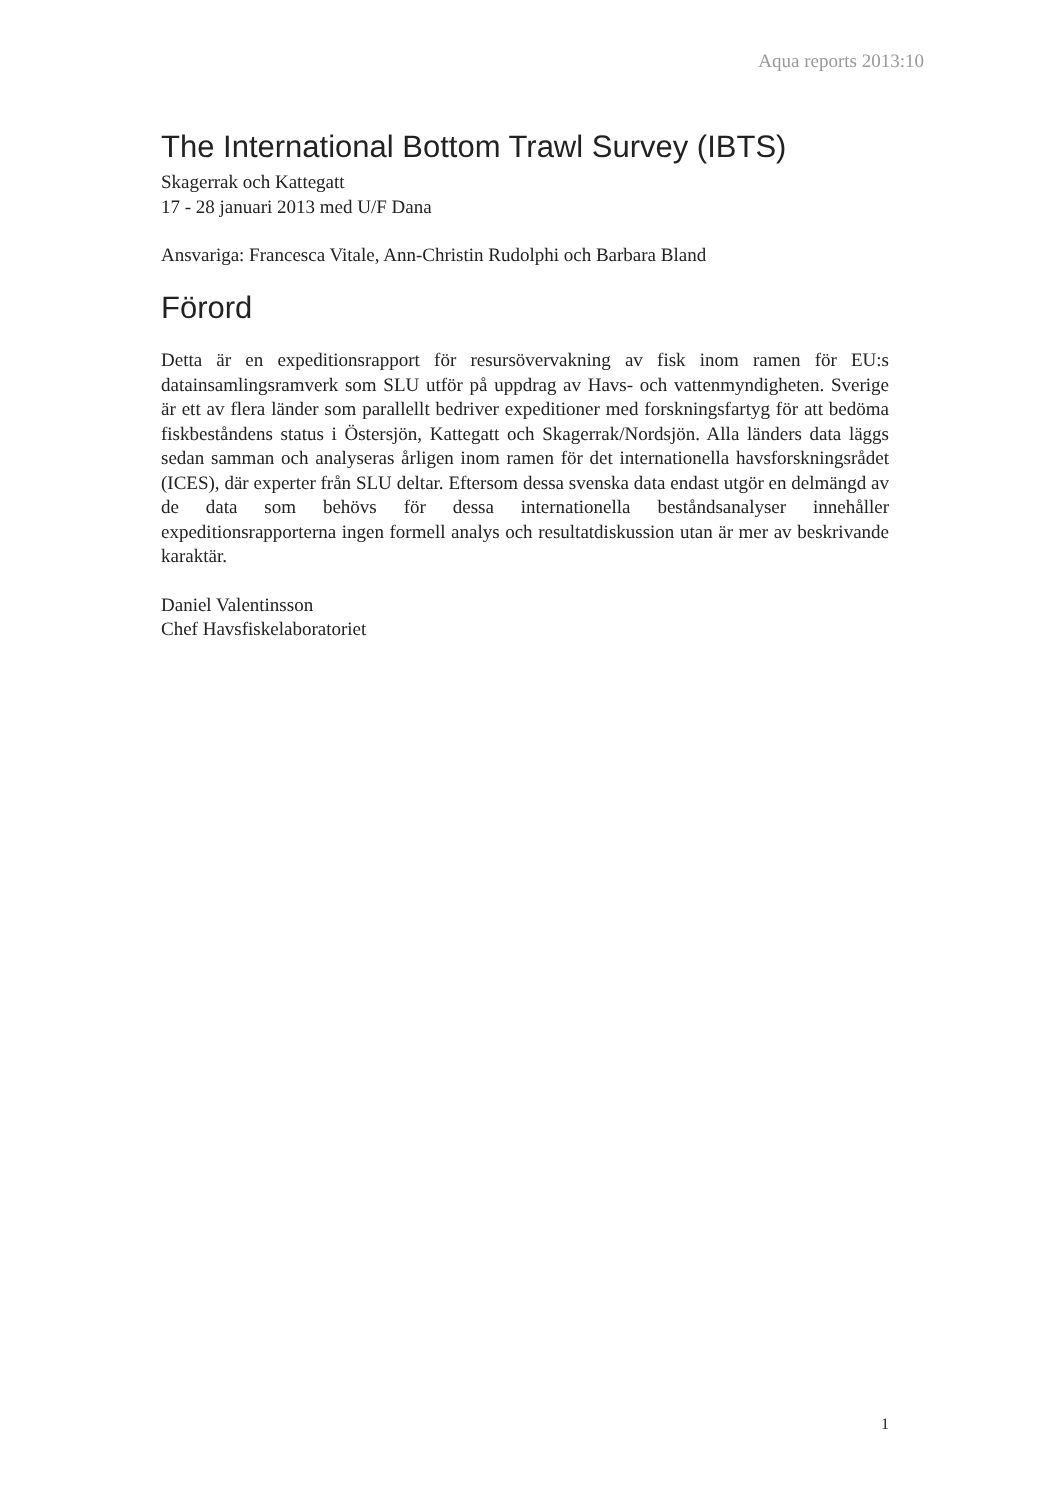Aqua reports 2013:10
The International Bottom Trawl Survey (IBTS)
Skagerrak och Kattegatt
17 - 28 januari 2013 med U/F Dana
Ansvariga: Francesca Vitale, Ann-Christin Rudolphi och Barbara Bland
Förord
Detta är en expeditionsrapport för resursövervakning av fisk inom ramen för EU:s datainsamlingsramverk som SLU utför på uppdrag av Havs- och vattenmyndigheten. Sverige är ett av flera länder som parallellt bedriver expeditioner med forskningsfartyg för att bedöma fiskbeståndens status i Östersjön, Kattegatt och Skagerrak/Nordsjön. Alla länders data läggs sedan samman och analyseras årligen inom ramen för det internationella havsforskningsrådet (ICES), där experter från SLU deltar. Eftersom dessa svenska data endast utgör en delmängd av de data som behövs för dessa internationella beståndsanalyser innehåller expeditionsrapporterna ingen formell analys och resultatdiskussion utan är mer av beskrivande karaktär.
Daniel Valentinsson
Chef Havsfiskelaboratoriet
1